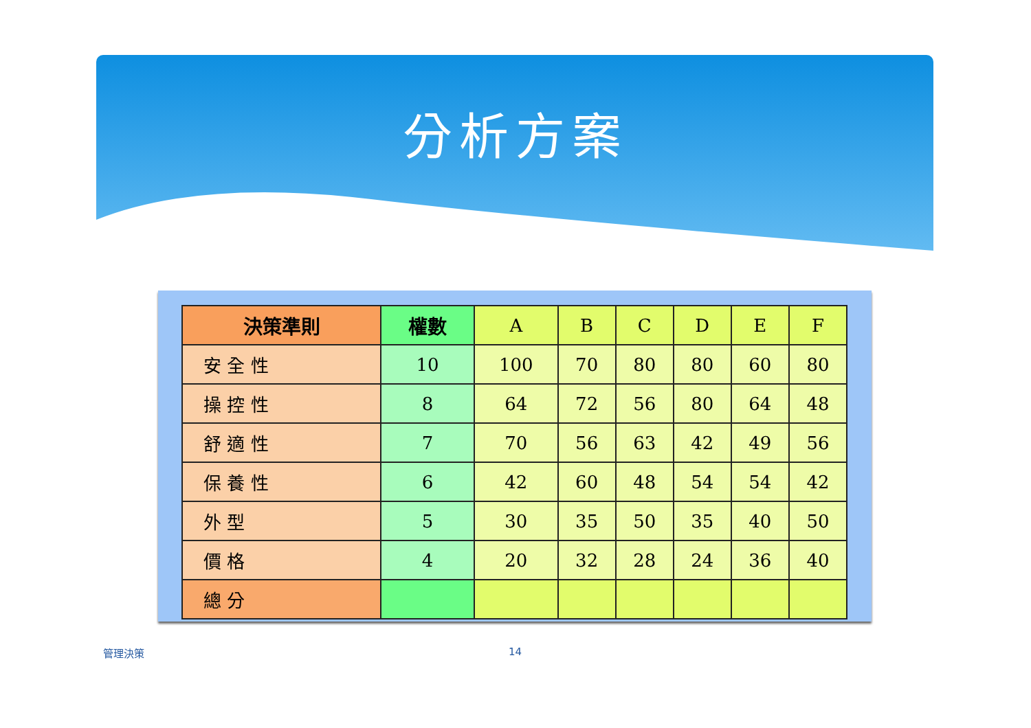分析方案
| 決策準則 | 權數 | A | B | C | D | E | F |
| --- | --- | --- | --- | --- | --- | --- | --- |
| 安 全 性 | 10 | 100 | 70 | 80 | 80 | 60 | 80 |
| 操 控 性 | 8 | 64 | 72 | 56 | 80 | 64 | 48 |
| 舒 適 性 | 7 | 70 | 56 | 63 | 42 | 49 | 56 |
| 保 養 性 | 6 | 42 | 60 | 48 | 54 | 54 | 42 |
| 外 型 | 5 | 30 | 35 | 50 | 35 | 40 | 50 |
| 價 格 | 4 | 20 | 32 | 28 | 24 | 36 | 40 |
| 總 分 | | | | | | | |
管理決策 14